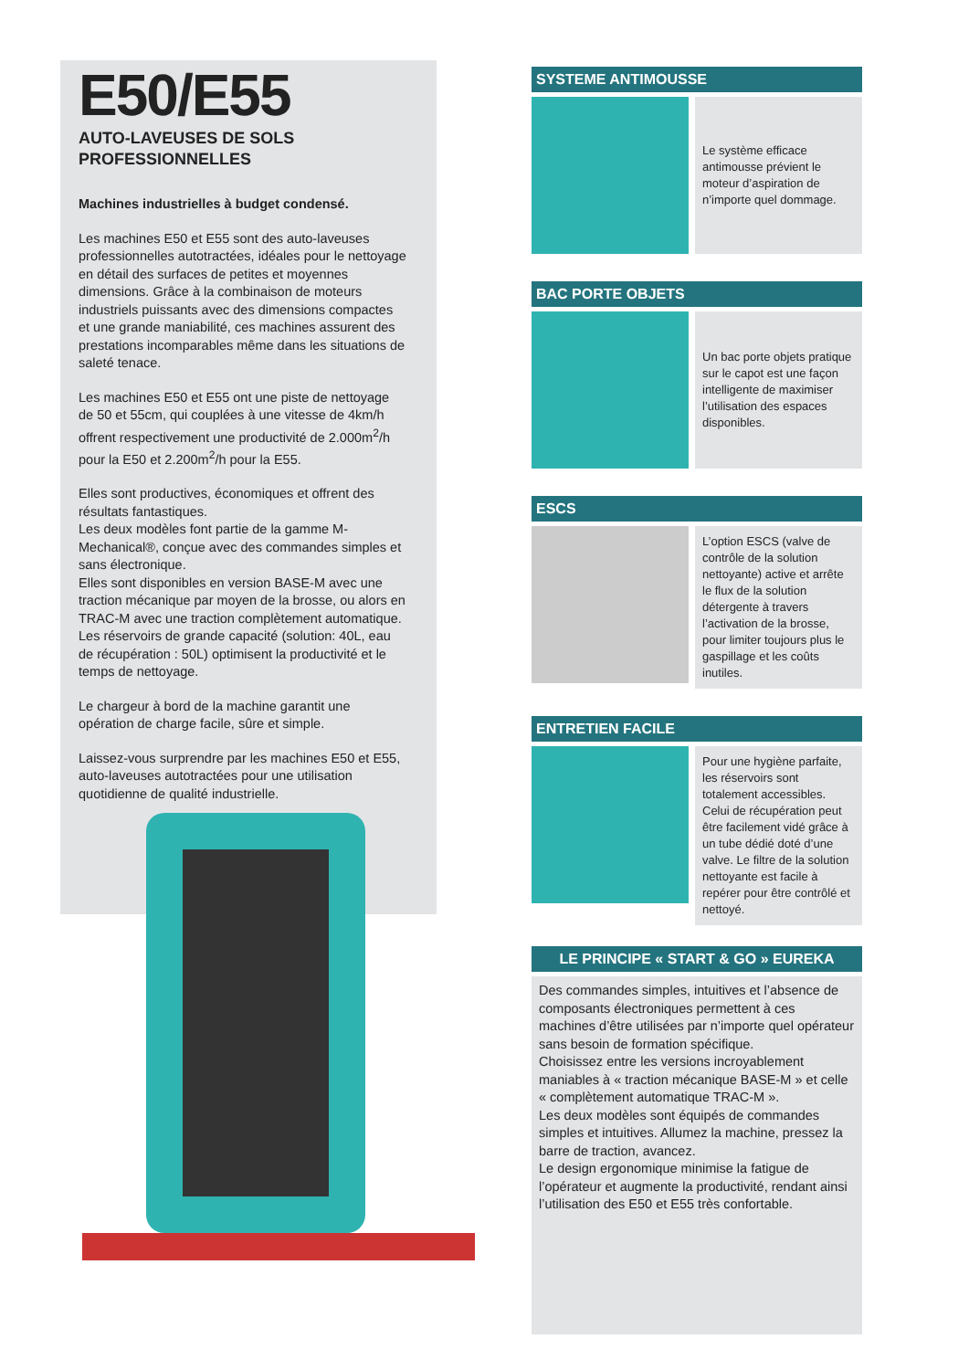E50/E55
AUTO-LAVEUSES DE SOLS
PROFESSIONNELLES
Machines industrielles à budget condensé.
Les machines E50 et E55 sont des auto-laveuses professionnelles autotractées, idéales pour le nettoyage en détail des surfaces de petites et moyennes dimensions. Grâce à la combinaison de moteurs industriels puissants avec des dimensions compactes et une grande maniabilité, ces machines assurent des prestations incomparables même dans les situations de saleté tenace.
Les machines E50 et E55 ont une piste de nettoyage de 50 et 55cm, qui couplées à une vitesse de 4km/h offrent respectivement une productivité de 2.000m<sup>2</sup>/h pour la E50 et 2.200m<sup>2</sup>/h pour la E55.
Elles sont productives, économiques et offrent des résultats fantastiques.
Les deux modèles font partie de la gamme M-Mechanical®, conçue avec des commandes simples et sans électronique.
Elles sont disponibles en version BASE-M avec une traction mécanique par moyen de la brosse, ou alors en TRAC-M avec une traction complètement automatique.
Les réservoirs de grande capacité (solution: 40L, eau de récupération : 50L) optimisent la productivité et le temps de nettoyage.
Le chargeur à bord de la machine garantit une opération de charge facile, sûre et simple.
Laissez-vous surprendre par les machines E50 et E55, auto-laveuses autotractées pour une utilisation quotidienne de qualité industrielle.
SYSTEME ANTIMOUSSE
Le système efficace antimousse prévient le moteur d’aspiration de n’importe quel dommage.
BAC PORTE OBJETS
Un bac porte objets pratique sur le capot est une façon intelligente de maximiser l’utilisation des espaces disponibles.
ESCS
L’option ESCS (valve de contrôle de la solution nettoyante) active et arrête le flux de la solution détergente à travers l’activation de la brosse, pour limiter toujours plus le gaspillage et les coûts inutiles.
ENTRETIEN FACILE
Pour une hygiène parfaite, les réservoirs sont totalement accessibles. Celui de récupération peut être facilement vidé grâce à un tube dédié doté d’une valve. Le filtre de la solution nettoyante est facile à repérer pour être contrôlé et nettoyé.
LE PRINCIPE « START & GO » EUREKA
Des commandes simples, intuitives et l’absence de composants électroniques permettent à ces machines d’être utilisées par n’importe quel opérateur sans besoin de formation spécifique.
Choisissez entre les versions incroyablement maniables à « traction mécanique BASE-M » et celle « complètement automatique TRAC-M ».
Les deux modèles sont équipés de commandes simples et intuitives. Allumez la machine, pressez la barre de traction, avancez.
Le design ergonomique minimise la fatigue de l’opérateur et augmente la productivité, rendant ainsi l’utilisation des E50 et E55 très confortable.